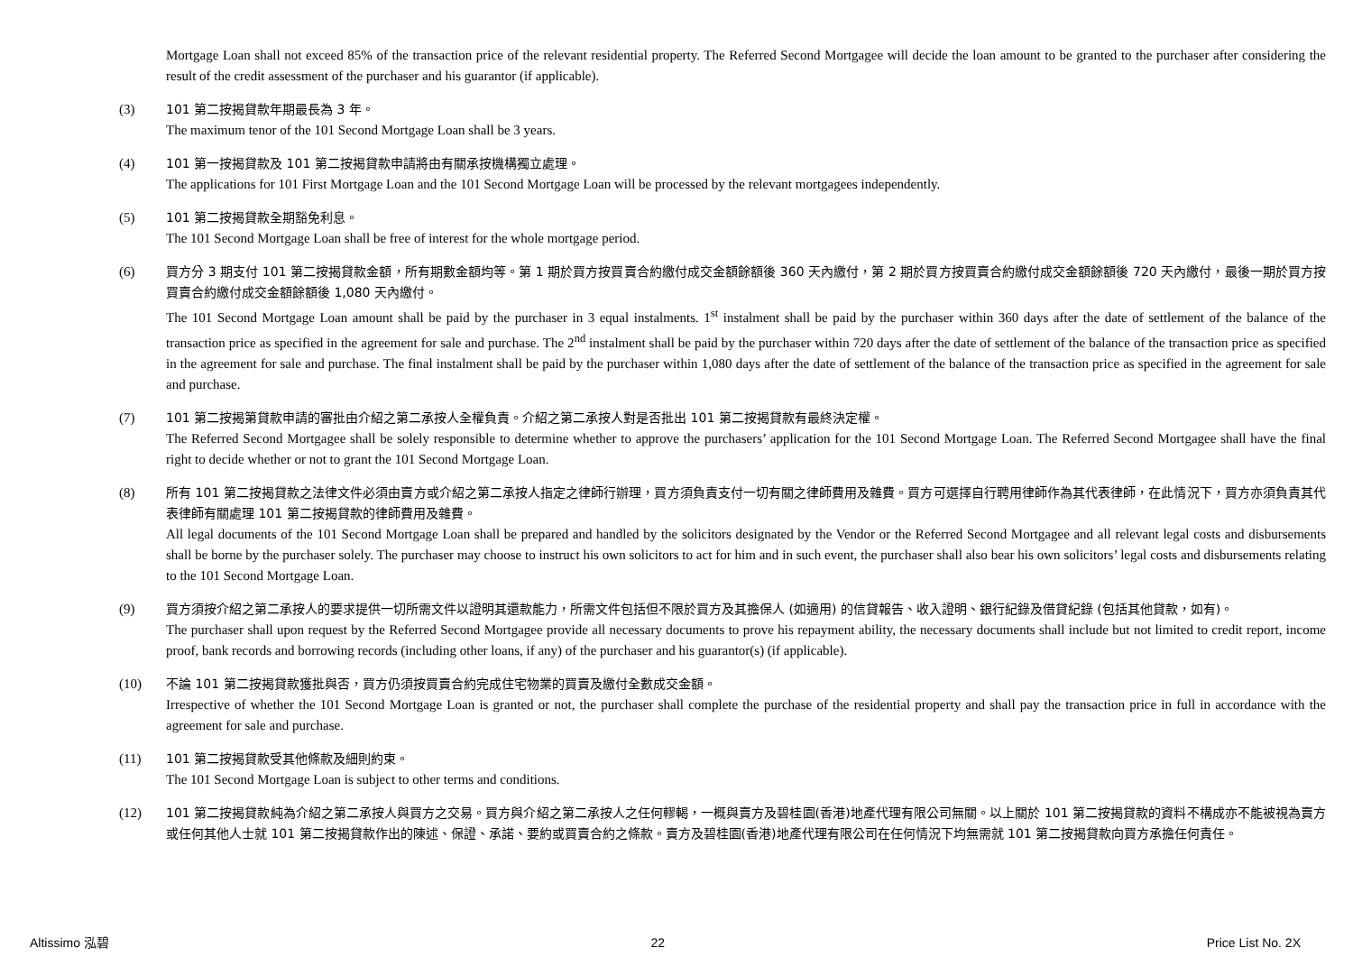Mortgage Loan shall not exceed 85% of the transaction price of the relevant residential property. The Referred Second Mortgagee will decide the loan amount to be granted to the purchaser after considering the result of the credit assessment of the purchaser and his guarantor (if applicable).
(3) 101 第二按揭貸款年期最長為 3 年。
The maximum tenor of the 101 Second Mortgage Loan shall be 3 years.
(4) 101 第一按揭貸款及 101 第二按揭貸款申請將由有關承按機構獨立處理。
The applications for 101 First Mortgage Loan and the 101 Second Mortgage Loan will be processed by the relevant mortgagees independently.
(5) 101 第二按揭貸款全期豁免利息。
The 101 Second Mortgage Loan shall be free of interest for the whole mortgage period.
(6) 買方分 3 期支付 101 第二按揭貸款金額，所有期數金額均等。第 1 期於買方按買賣合約繳付成交金額餘額後 360 天內繳付，第 2 期於買方按買賣合約繳付成交金額餘額後 720 天內繳付，最後一期於買方按買賣合約繳付成交金額餘額後 1,080 天內繳付。
The 101 Second Mortgage Loan amount shall be paid by the purchaser in 3 equal instalments. 1<sup>st</sup> instalment shall be paid by the purchaser within 360 days after the date of settlement of the balance of the transaction price as specified in the agreement for sale and purchase. The 2<sup>nd</sup> instalment shall be paid by the purchaser within 720 days after the date of settlement of the balance of the transaction price as specified in the agreement for sale and purchase. The final instalment shall be paid by the purchaser within 1,080 days after the date of settlement of the balance of the transaction price as specified in the agreement for sale and purchase.
(7) 101 第二按揭第貸款申請的審批由介紹之第二承按人全權負責。介紹之第二承按人對是否批出 101 第二按揭貸款有最終決定權。
The Referred Second Mortgagee shall be solely responsible to determine whether to approve the purchasers’ application for the 101 Second Mortgage Loan. The Referred Second Mortgagee shall have the final right to decide whether or not to grant the 101 Second Mortgage Loan.
(8) 所有 101 第二按揭貸款之法律文件必須由賣方或介紹之第二承按人指定之律師行辦理，買方須負責支付一切有關之律師費用及雜費。買方可選擇自行聘用律師作為其代表律師，在此情況下，買方亦須負責其代表律師有關處理 101 第二按揭貸款的律師費用及雜費。
All legal documents of the 101 Second Mortgage Loan shall be prepared and handled by the solicitors designated by the Vendor or the Referred Second Mortgagee and all relevant legal costs and disbursements shall be borne by the purchaser solely. The purchaser may choose to instruct his own solicitors to act for him and in such event, the purchaser shall also bear his own solicitors’ legal costs and disbursements relating to the 101 Second Mortgage Loan.
(9) 買方須按介紹之第二承按人的要求提供一切所需文件以證明其還款能力，所需文件包括但不限於買方及其擔保人 (如適用) 的信貸報告、收入證明、銀行紀錄及借貸紀錄 (包括其他貸款，如有)。
The purchaser shall upon request by the Referred Second Mortgagee provide all necessary documents to prove his repayment ability, the necessary documents shall include but not limited to credit report, income proof, bank records and borrowing records (including other loans, if any) of the purchaser and his guarantor(s) (if applicable).
(10) 不論 101 第二按揭貸款獲批與否，買方仍須按買賣合約完成住宅物業的買賣及繳付全數成交金額。
Irrespective of whether the 101 Second Mortgage Loan is granted or not, the purchaser shall complete the purchase of the residential property and shall pay the transaction price in full in accordance with the agreement for sale and purchase.
(11) 101 第二按揭貸款受其他條款及細則約束。
The 101 Second Mortgage Loan is subject to other terms and conditions.
(12) 101 第二按揭貸款純為介紹之第二承按人與買方之交易。買方與介紹之第二承按人之任何轇輵，一概與賣方及碧桂園(香港)地產代理有限公司無關。以上關於 101 第二按揭貸款的資料不構成亦不能被視為賣方或任何其他人士就 101 第二按揭貸款作出的陳述、保證、承諾、要約或買賣合約之條款。賣方及碧桂園(香港)地產代理有限公司在任何情況下均無需就 101 第二按揭貸款向買方承擔任何責任。
Altissimo 泓碧 22 Price List No. 2X